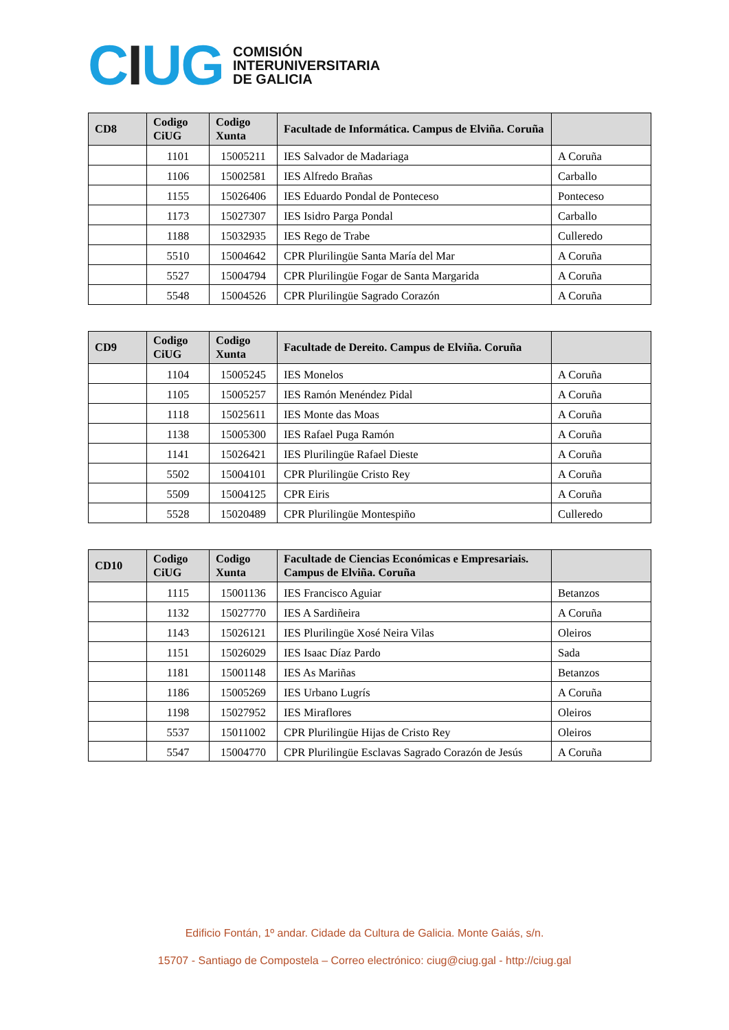CIUG
COMISIÓN
INTERUNIVERSITARIA
DE GALICIA
| CD8 | Codigo CiUG | Codigo Xunta | Facultade de Informática. Campus de Elviña. Coruña | |
| --- | --- | --- | --- | --- |
| | 1101 | 15005211 | IES Salvador de Madariaga | A Coruña |
| | 1106 | 15002581 | IES Alfredo Brañas | Carballo |
| | 1155 | 15026406 | IES Eduardo Pondal de Ponteceso | Ponteceso |
| | 1173 | 15027307 | IES Isidro Parga Pondal | Carballo |
| | 1188 | 15032935 | IES Rego de Trabe | Culleredo |
| | 5510 | 15004642 | CPR Plurilingüe Santa María del Mar | A Coruña |
| | 5527 | 15004794 | CPR Plurilingüe Fogar de Santa Margarida | A Coruña |
| | 5548 | 15004526 | CPR Plurilingüe Sagrado Corazón | A Coruña |
| CD9 | Codigo CiUG | Codigo Xunta | Facultade de Dereito. Campus de Elviña. Coruña | |
| --- | --- | --- | --- | --- |
| | 1104 | 15005245 | IES Monelos | A Coruña |
| | 1105 | 15005257 | IES Ramón Menéndez Pidal | A Coruña |
| | 1118 | 15025611 | IES Monte das Moas | A Coruña |
| | 1138 | 15005300 | IES Rafael Puga Ramón | A Coruña |
| | 1141 | 15026421 | IES Plurilingüe Rafael Dieste | A Coruña |
| | 5502 | 15004101 | CPR Plurilingüe Cristo Rey | A Coruña |
| | 5509 | 15004125 | CPR Eiris | A Coruña |
| | 5528 | 15020489 | CPR Plurilingüe Montespiño | Culleredo |
| CD10 | Codigo CiUG | Codigo Xunta | Facultade de Ciencias Económicas e Empresariais. Campus de Elviña. Coruña | |
| --- | --- | --- | --- | --- |
| | 1115 | 15001136 | IES Francisco Aguiar | Betanzos |
| | 1132 | 15027770 | IES A Sardiñeira | A Coruña |
| | 1143 | 15026121 | IES Plurilingüe Xosé Neira Vilas | Oleiros |
| | 1151 | 15026029 | IES Isaac Díaz Pardo | Sada |
| | 1181 | 15001148 | IES As Mariñas | Betanzos |
| | 1186 | 15005269 | IES Urbano Lugrís | A Coruña |
| | 1198 | 15027952 | IES Miraflores | Oleiros |
| | 5537 | 15011002 | CPR Plurilingüe Hijas de Cristo Rey | Oleiros |
| | 5547 | 15004770 | CPR Plurilingüe Esclavas Sagrado Corazón de Jesús | A Coruña |
Edificio Fontán, 1º andar. Cidade da Cultura de Galicia. Monte Gaiás, s/n.
15707 - Santiago de Compostela – Correo electrónico: ciug@ciug.gal - http://ciug.gal